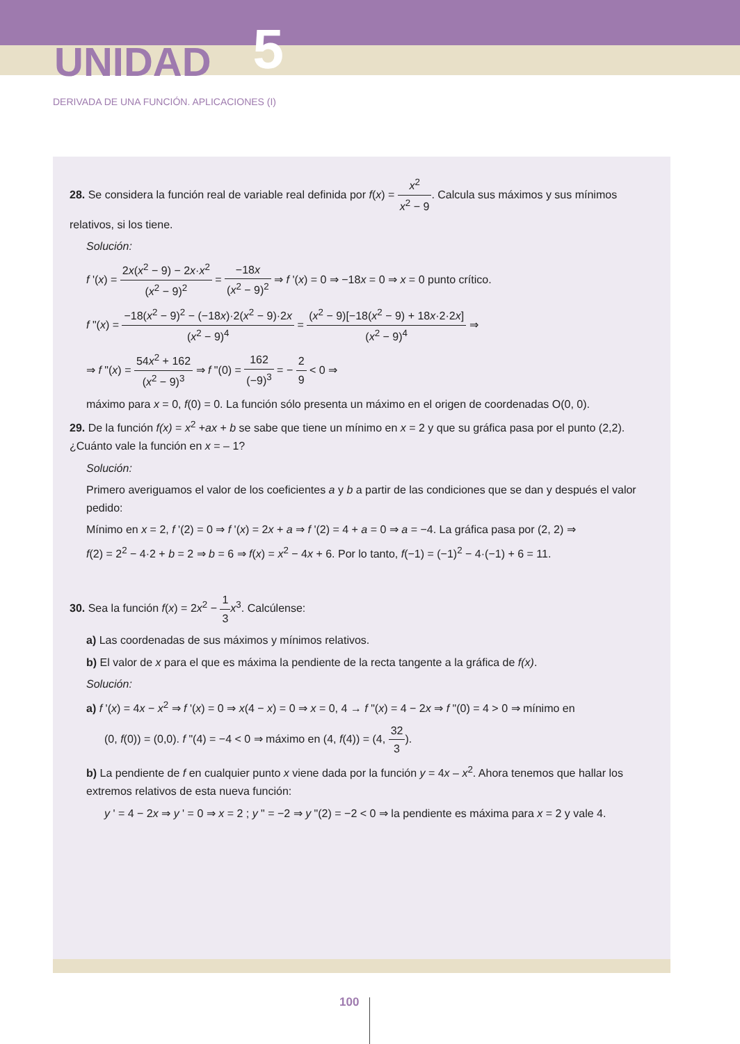UNIDAD 5
DERIVADA DE UNA FUNCIÓN. APLICACIONES (I)
28. Se considera la función real de variable real definida por f(x) = x<sup>2</sup> x<sup>2</sup> − 9. Calcula sus máximos y sus mínimos relativos, si los tiene.
Solución:
f '(x) = 2x(x<sup>2</sup> − 9) − 2x·x<sup>2</sup> (x<sup>2</sup> − 9)<sup>2</sup> = −18x (x<sup>2</sup> − 9)<sup>2</sup> ⇒ f '(x) = 0 ⇒ −18x = 0 ⇒ x = 0 punto crítico.
f "(x) = −18(x<sup>2</sup> − 9)<sup>2</sup> − (−18x)·2(x<sup>2</sup> − 9)·2x (x<sup>2</sup> − 9)<sup>4</sup> = (x<sup>2</sup> − 9)[−18(x<sup>2</sup> − 9) + 18x·2·2x] (x<sup>2</sup> − 9)<sup>4</sup> ⇒
⇒ f "(x) = 54x<sup>2</sup> + 162 (x<sup>2</sup> − 9)<sup>3</sup> ⇒ f "(0) = 162 (−9)<sup>3</sup> = − 2 9 < 0 ⇒
máximo para x = 0, f(0) = 0. La función sólo presenta un máximo en el origen de coordenadas O(0, 0).
29. De la función f(x) = x<sup>2</sup> +ax + b se sabe que tiene un mínimo en x = 2 y que su gráfica pasa por el punto (2,2). ¿Cuánto vale la función en x = – 1?
Solución:
Primero averiguamos el valor de los coeficientes a y b a partir de las condiciones que se dan y después el valor pedido:
Mínimo en x = 2, f '(2) = 0 ⇒ f '(x) = 2x + a ⇒ f '(2) = 4 + a = 0 ⇒ a = −4. La gráfica pasa por (2, 2) ⇒
f(2) = 2<sup>2</sup> − 4·2 + b = 2 ⇒ b = 6 ⇒ f(x) = x<sup>2</sup> − 4x + 6. Por lo tanto, f(−1) = (−1)<sup>2</sup> − 4·(−1) + 6 = 11.
30. Sea la función f(x) = 2x<sup>2</sup> − 1 3 x<sup>3</sup>. Calcúlense:
a) Las coordenadas de sus máximos y mínimos relativos.
b) El valor de x para el que es máxima la pendiente de la recta tangente a la gráfica de f(x).
Solución:
a) f '(x) = 4x − x<sup>2</sup> ⇒ f '(x) = 0 ⇒ x(4 − x) = 0 ⇒ x = 0, 4 → f "(x) = 4 − 2x ⇒ f "(0) = 4 > 0 ⇒ mínimo en
(0, f(0)) = (0,0). f "(4) = −4 < 0 ⇒ máximo en (4, f(4)) = (4, 32 3).
b) La pendiente de f en cualquier punto x viene dada por la función y = 4x – x<sup>2</sup>. Ahora tenemos que hallar los extremos relativos de esta nueva función:
y ' = 4 − 2x ⇒ y ' = 0 ⇒ x = 2 ; y " = −2 ⇒ y "(2) = −2 < 0 ⇒ la pendiente es máxima para x = 2 y vale 4.
100